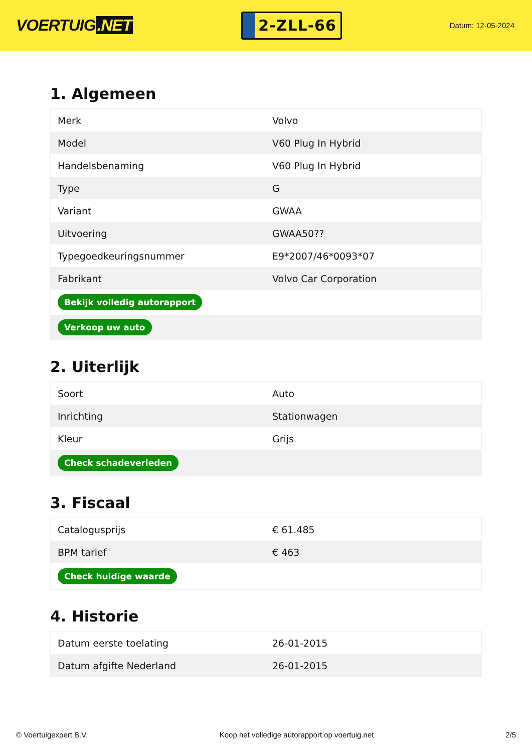VOERTUIG.NET
2-ZLL-66
Datum: 12-05-2024
1. Algemeen
| Merk | Volvo |
| Model | V60 Plug In Hybrid |
| Handelsbenaming | V60 Plug In Hybrid |
| Type | G |
| Variant | GWAA |
| Uitvoering | GWAA50?? |
| Typegoedkeuringsnummer | E9*2007/46*0093*07 |
| Fabrikant | Volvo Car Corporation |
| Bekijk volledig autorapport | |
| Verkoop uw auto | |
2. Uiterlijk
| Soort | Auto |
| Inrichting | Stationwagen |
| Kleur | Grijs |
| Check schadeverleden | |
3. Fiscaal
| Catalogusprijs | € 61.485 |
| BPM tarief | € 463 |
| Check huidige waarde | |
4. Historie
| Datum eerste toelating | 26-01-2015 |
| Datum afgifte Nederland | 26-01-2015 |
© Voertuigexpert B.V. Koop het volledige autorapport op voertuig.net 2/5